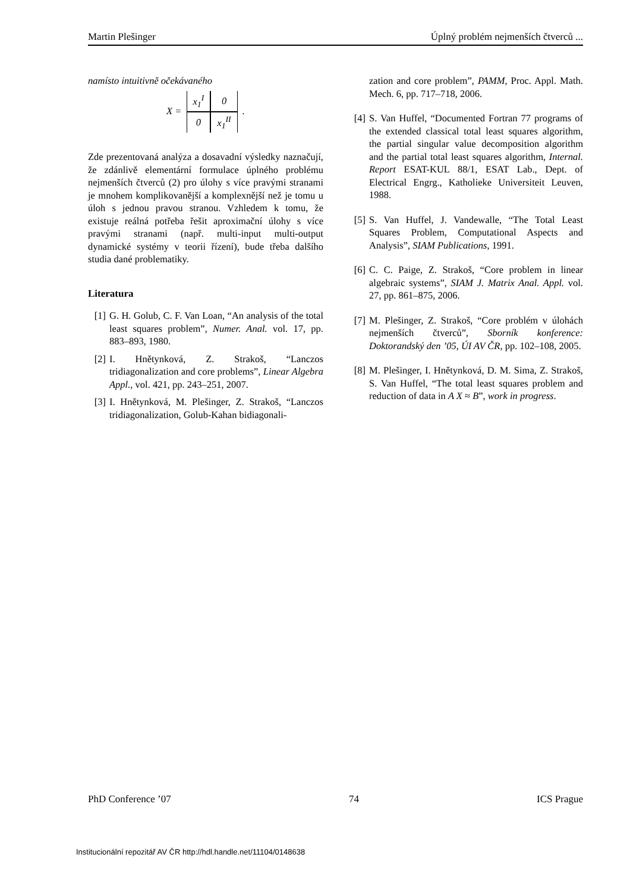Martin Plešinger Úplný problém nejmenších čtverců ...
namísto intuitivně očekávaného
X =
| x<sub>1</sub><sup>I</sup> | 0 |
| 0 | x<sub>1</sub><sup>II</sup> |
.
Zde prezentovaná analýza a dosavadní výsledky naznačují, že zdánlivě elementární formulace úplného problému nejmenších čtverců (2) pro úlohy s více pravými stranami je mnohem komplikovanější a komplexnější než je tomu u úloh s jednou pravou stranou. Vzhledem k tomu, že existuje reálná potřeba řešit aproximační úlohy s více pravými stranami (např. multi-input multi-output dynamické systémy v teorii řízení), bude třeba dalšího studia dané problematiky.
Literatura
[1] G. H. Golub, C. F. Van Loan, “An analysis of the total least squares problem”, Numer. Anal. vol. 17, pp. 883–893, 1980.
[2] I. Hnětynková, Z. Strakoš, “Lanczos tridiagonalization and core problems”, Linear Algebra Appl., vol. 421, pp. 243–251, 2007.
[3] I. Hnětynková, M. Plešinger, Z. Strakoš, “Lanczos tridiagonalization, Golub-Kahan bidiagonali-
zation and core problem”, PAMM, Proc. Appl. Math. Mech. 6, pp. 717–718, 2006.
[4] S. Van Huffel, “Documented Fortran 77 programs of the extended classical total least squares algorithm, the partial singular value decomposition algorithm and the partial total least squares algorithm, Internal. Report ESAT-KUL 88/1, ESAT Lab., Dept. of Electrical Engrg., Katholieke Universiteit Leuven, 1988.
[5] S. Van Huffel, J. Vandewalle, “The Total Least Squares Problem, Computational Aspects and Analysis”, SIAM Publications, 1991.
[6] C. C. Paige, Z. Strakoš, “Core problem in linear algebraic systems”, SIAM J. Matrix Anal. Appl. vol. 27, pp. 861–875, 2006.
[7] M. Plešinger, Z. Strakoš, “Core problém v úlohách nejmenších čtverců”, Sborník konference: Doktorandský den ’05, ÚI AV ČR, pp. 102–108, 2005.
[8] M. Plešinger, I. Hnětynková, D. M. Sima, Z. Strakoš, S. Van Huffel, “The total least squares problem and reduction of data in A X ≈ B”, work in progress.
PhD Conference ’07 74 ICS Prague
Institucionální repozitář AV ČR http://hdl.handle.net/11104/0148638